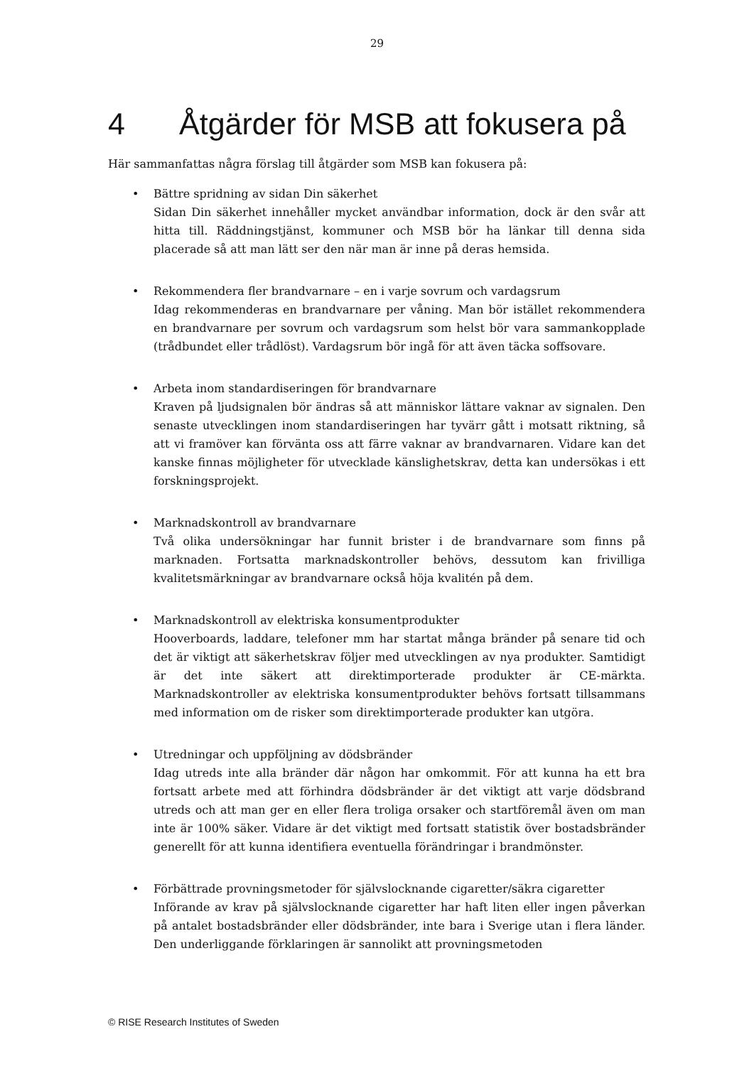29
4 Åtgärder för MSB att fokusera på
Här sammanfattas några förslag till åtgärder som MSB kan fokusera på:
• Bättre spridning av sidan Din säkerhet
Sidan Din säkerhet innehåller mycket användbar information, dock är den svår att hitta till. Räddningstjänst, kommuner och MSB bör ha länkar till denna sida placerade så att man lätt ser den när man är inne på deras hemsida.
• Rekommendera fler brandvarnare – en i varje sovrum och vardagsrum
Idag rekommenderas en brandvarnare per våning. Man bör istället rekommendera en brandvarnare per sovrum och vardagsrum som helst bör vara sammankopplade (trådbundet eller trådlöst). Vardagsrum bör ingå för att även täcka soffsovare.
• Arbeta inom standardiseringen för brandvarnare
Kraven på ljudsignalen bör ändras så att människor lättare vaknar av signalen. Den senaste utvecklingen inom standardiseringen har tyvärr gått i motsatt riktning, så att vi framöver kan förvänta oss att färre vaknar av brandvarnaren. Vidare kan det kanske finnas möjligheter för utvecklade känslighetskrav, detta kan undersökas i ett forskningsprojekt.
• Marknadskontroll av brandvarnare
Två olika undersökningar har funnit brister i de brandvarnare som finns på marknaden. Fortsatta marknadskontroller behövs, dessutom kan frivilliga kvalitetsmärkningar av brandvarnare också höja kvalitén på dem.
• Marknadskontroll av elektriska konsumentprodukter
Hooverboards, laddare, telefoner mm har startat många bränder på senare tid och det är viktigt att säkerhetskrav följer med utvecklingen av nya produkter. Samtidigt är det inte säkert att direktimporterade produkter är CE-märkta. Marknadskontroller av elektriska konsumentprodukter behövs fortsatt tillsammans med information om de risker som direktimporterade produkter kan utgöra.
• Utredningar och uppföljning av dödsbränder
Idag utreds inte alla bränder där någon har omkommit. För att kunna ha ett bra fortsatt arbete med att förhindra dödsbränder är det viktigt att varje dödsbrand utreds och att man ger en eller flera troliga orsaker och startföremål även om man inte är 100% säker. Vidare är det viktigt med fortsatt statistik över bostadsbränder generellt för att kunna identifiera eventuella förändringar i brandmönster.
• Förbättrade provningsmetoder för självslocknande cigaretter/säkra cigaretter
Införande av krav på självslocknande cigaretter har haft liten eller ingen påverkan på antalet bostadsbränder eller dödsbränder, inte bara i Sverige utan i flera länder. Den underliggande förklaringen är sannolikt att provningsmetoden
© RISE Research Institutes of Sweden